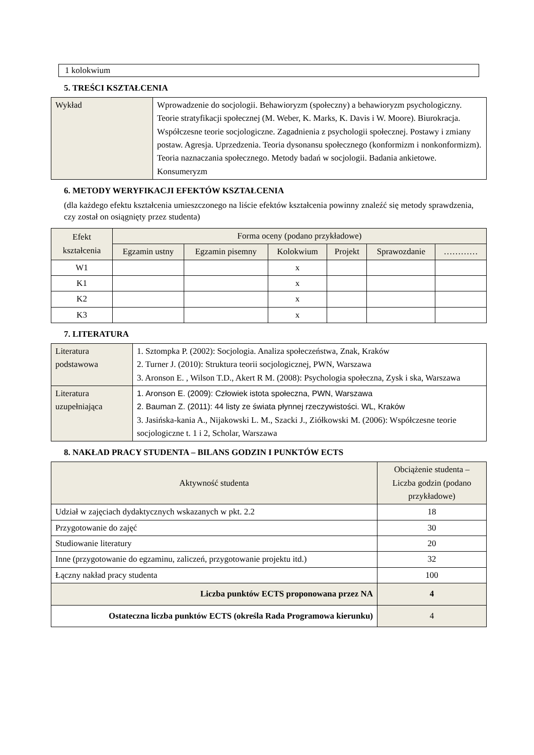1 kolokwium
5. TREŚCI KSZTAŁCENIA
| Wykład | Wprowadzenie do socjologii. Behawioryzm (społeczny) a behawioryzm psychologiczny. Teorie stratyfikacji społecznej (M. Weber, K. Marks, K. Davis i W. Moore). Biurokracja. Współczesne teorie socjologiczne. Zagadnienia z psychologii społecznej. Postawy i zmiany postaw. Agresja. Uprzedzenia. Teoria dysonansu społecznego (konformizm i nonkonformizm). Teoria naznaczania społecznego. Metody badań w socjologii. Badania ankietowe. Konsumeryzm |
6. METODY WERYFIKACJI EFEKTÓW KSZTAŁCENIA
(dla każdego efektu kształcenia umieszczonego na liście efektów kształcenia powinny znaleźć się metody sprawdzenia, czy został on osiągnięty przez studenta)
| Efekt kształcenia | Forma oceny (podano przykładowe) | | | | | |
| --- | --- | --- | --- | --- | --- | --- |
| | Egzamin ustny | Egzamin pisemny | Kolokwium | Projekt | Sprawozdanie | ………… |
| W1 | | | x | | | |
| K1 | | | x | | | |
| K2 | | | x | | | |
| K3 | | | x | | | |
7. LITERATURA
| Literatura podstawowa | 1. Sztompka P. (2002): Socjologia. Analiza społeczeństwa, Znak, Kraków 2. Turner J. (2010): Struktura teorii socjologicznej, PWN, Warszawa 3. Aronson E. , Wilson T.D., Akert R M. (2008): Psychologia społeczna, Zysk i ska, Warszawa |
| Literatura uzupełniająca | 1. Aronson E. (2009): Człowiek istota społeczna, PWN, Warszawa 2. Bauman Z. (2011): 44 listy ze świata płynnej rzeczywistości. WL, Kraków 3. Jasińska-kania A., Nijakowski L. M., Szacki J., Ziółkowski M. (2006): Współczesne teorie socjologiczne t. 1 i 2, Scholar, Warszawa |
8. NAKŁAD PRACY STUDENTA – BILANS GODZIN I PUNKTÓW ECTS
| Aktywność studenta | Obciążenie studenta – Liczba godzin (podano przykładowe) |
| --- | --- |
| Udział w zajęciach dydaktycznych wskazanych w pkt. 2.2 | 18 |
| Przygotowanie do zajęć | 30 |
| Studiowanie literatury | 20 |
| Inne (przygotowanie do egzaminu, zaliczeń, przygotowanie projektu itd.) | 32 |
| Łączny nakład pracy studenta | 100 |
| Liczba punktów ECTS proponowana przez NA | 4 |
| Ostateczna liczba punktów ECTS (określa Rada Programowa kierunku) | 4 |